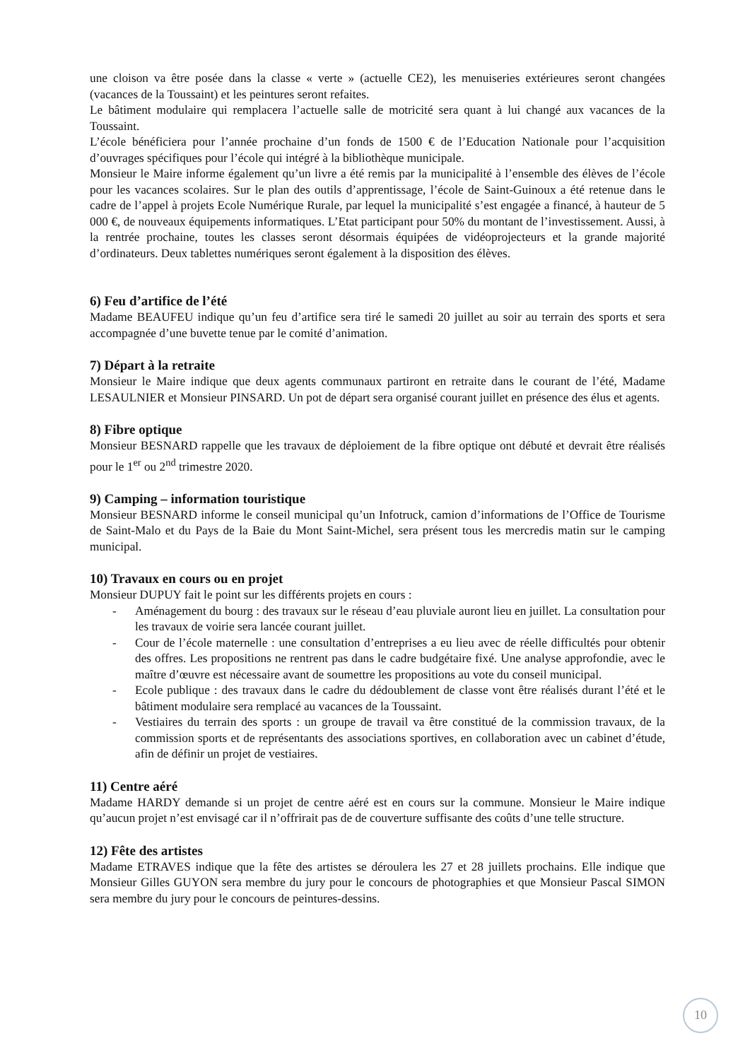une cloison va être posée dans la classe « verte » (actuelle CE2), les menuiseries extérieures seront changées (vacances de la Toussaint) et les peintures seront refaites.
Le bâtiment modulaire qui remplacera l’actuelle salle de motricité sera quant à lui changé aux vacances de la Toussaint.
L’école bénéficiera pour l’année prochaine d’un fonds de 1500 € de l’Education Nationale pour l’acquisition d’ouvrages spécifiques pour l’école qui intégré à la bibliothèque municipale.
Monsieur le Maire informe également qu’un livre a été remis par la municipalité à l’ensemble des élèves de l’école pour les vacances scolaires. Sur le plan des outils d’apprentissage, l’école de Saint-Guinoux a été retenue dans le cadre de l’appel à projets Ecole Numérique Rurale, par lequel la municipalité s’est engagée a financé, à hauteur de 5 000 €, de nouveaux équipements informatiques. L’Etat participant pour 50% du montant de l’investissement. Aussi, à la rentrée prochaine, toutes les classes seront désormais équipées de vidéoprojecteurs et la grande majorité d’ordinateurs. Deux tablettes numériques seront également à la disposition des élèves.
6) Feu d’artifice de l’été
Madame BEAUFEU indique qu’un feu d’artifice sera tiré le samedi 20 juillet au soir au terrain des sports et sera accompagnée d’une buvette tenue par le comité d’animation.
7) Départ à la retraite
Monsieur le Maire indique que deux agents communaux partiront en retraite dans le courant de l’été, Madame LESAULNIER et Monsieur PINSARD. Un pot de départ sera organisé courant juillet en présence des élus et agents.
8) Fibre optique
Monsieur BESNARD rappelle que les travaux de déploiement de la fibre optique ont débuté et devrait être réalisés pour le 1<sup>er</sup> ou 2<sup>nd</sup> trimestre 2020.
9) Camping – information touristique
Monsieur BESNARD informe le conseil municipal qu’un Infotruck, camion d’informations de l’Office de Tourisme de Saint-Malo et du Pays de la Baie du Mont Saint-Michel, sera présent tous les mercredis matin sur le camping municipal.
10) Travaux en cours ou en projet
Monsieur DUPUY fait le point sur les différents projets en cours :
- Aménagement du bourg : des travaux sur le réseau d’eau pluviale auront lieu en juillet. La consultation pour les travaux de voirie sera lancée courant juillet.
- Cour de l’école maternelle : une consultation d’entreprises a eu lieu avec de réelle difficultés pour obtenir des offres. Les propositions ne rentrent pas dans le cadre budgétaire fixé. Une analyse approfondie, avec le maître d’œuvre est nécessaire avant de soumettre les propositions au vote du conseil municipal.
- Ecole publique : des travaux dans le cadre du dédoublement de classe vont être réalisés durant l’été et le bâtiment modulaire sera remplacé au vacances de la Toussaint.
- Vestiaires du terrain des sports : un groupe de travail va être constitué de la commission travaux, de la commission sports et de représentants des associations sportives, en collaboration avec un cabinet d’étude, afin de définir un projet de vestiaires.
11) Centre aéré
Madame HARDY demande si un projet de centre aéré est en cours sur la commune. Monsieur le Maire indique qu’aucun projet n’est envisagé car il n’offrirait pas de de couverture suffisante des coûts d’une telle structure.
12) Fête des artistes
Madame ETRAVES indique que la fête des artistes se déroulera les 27 et 28 juillets prochains. Elle indique que Monsieur Gilles GUYON sera membre du jury pour le concours de photographies et que Monsieur Pascal SIMON sera membre du jury pour le concours de peintures-dessins.
10